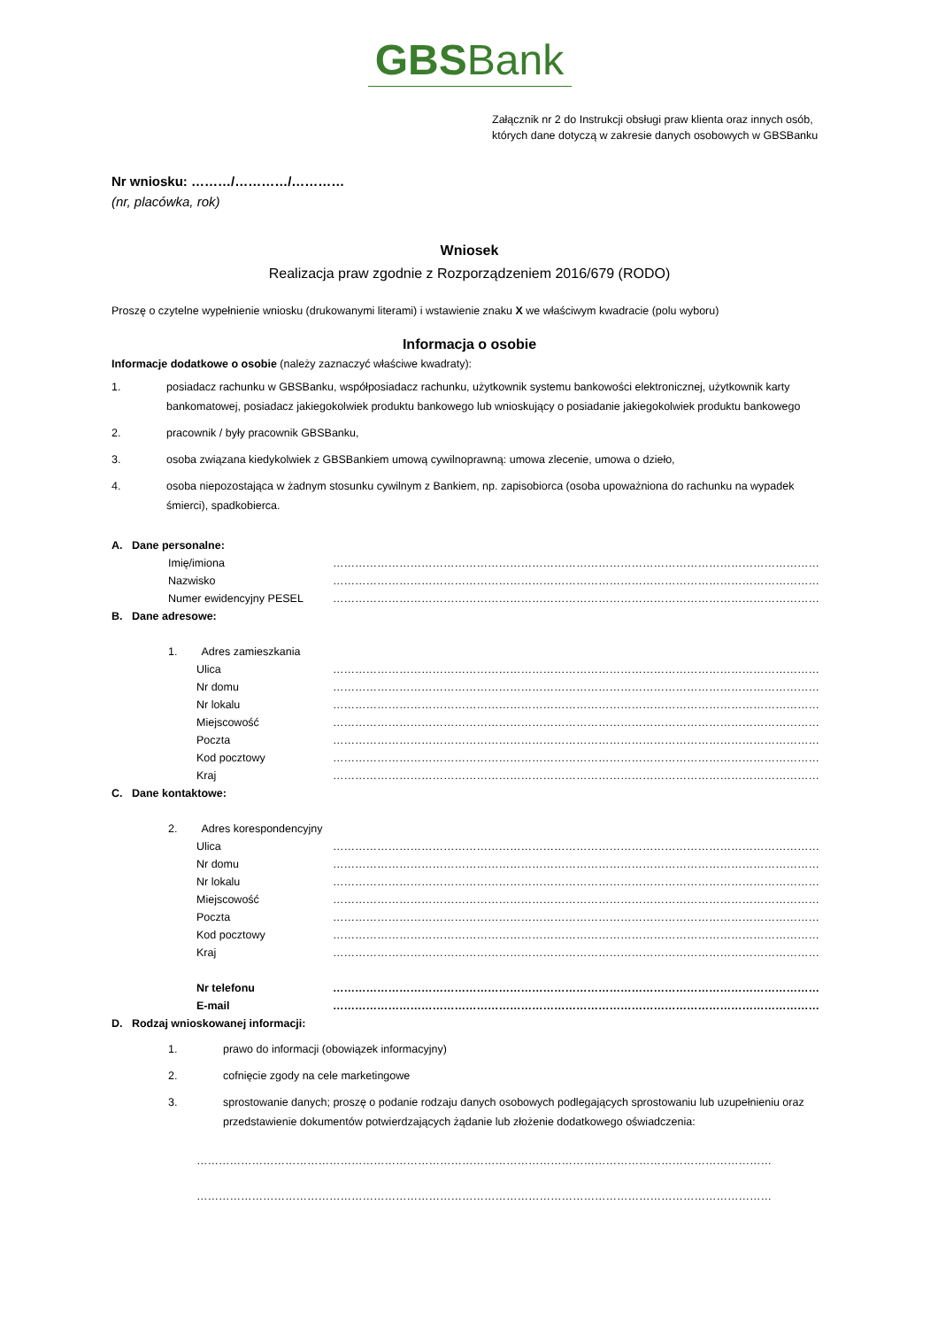GBSBank
Załącznik nr 2 do Instrukcji obsługi praw klienta oraz innych osób,
których dane dotyczą w zakresie danych osobowych w GBSBanku
Nr wniosku: ………/…………/…………
(nr, placówka, rok)
Wniosek
Realizacja praw zgodnie z Rozporządzeniem 2016/679 (RODO)
Proszę o czytelne wypełnienie wniosku (drukowanymi literami) i wstawienie znaku X we właściwym kwadracie (polu wyboru)
Informacja o osobie
Informacje dodatkowe o osobie (należy zaznaczyć właściwe kwadraty):
1. posiadacz rachunku w GBSBanku, współposiadacz rachunku, użytkownik systemu bankowości elektronicznej, użytkownik karty bankomatowej, posiadacz jakiegokolwiek produktu bankowego lub wnioskujący o posiadanie jakiegokolwiek produktu bankowego
2. pracownik / były pracownik GBSBanku,
3. osoba związana kiedykolwiek z GBSBankiem umową cywilnoprawną: umowa zlecenie, umowa o dzieło,
4. osoba niepozostająca w żadnym stosunku cywilnym z Bankiem, np. zapisobiorca (osoba upoważniona do rachunku na wypadek śmierci), spadkobierca.
A. Dane personalne:
Imię/imiona ……………………………………………………………………………………………………………………
Nazwisko ……………………………………………………………………………………………………………………
Numer ewidencyjny PESEL ……………………………………………………………………………………………………………………
B. Dane adresowe:
1. Adres zamieszkania
Ulica ……………………………………………………………………………………………………………………
Nr domu ……………………………………………………………………………………………………………………
Nr lokalu ……………………………………………………………………………………………………………………
Miejscowość ……………………………………………………………………………………………………………………
Poczta ……………………………………………………………………………………………………………………
Kod pocztowy ……………………………………………………………………………………………………………………
Kraj ……………………………………………………………………………………………………………………
C. Dane kontaktowe:
2. Adres korespondencyjny
Ulica ……………………………………………………………………………………………………………………
Nr domu ……………………………………………………………………………………………………………………
Nr lokalu ……………………………………………………………………………………………………………………
Miejscowość ……………………………………………………………………………………………………………………
Poczta ……………………………………………………………………………………………………………………
Kod pocztowy ……………………………………………………………………………………………………………………
Kraj ……………………………………………………………………………………………………………………
Nr telefonu ……………………………………………………………………………………………………………………
E-mail ……………………………………………………………………………………………………………………
D. Rodzaj wnioskowanej informacji:
1. prawo do informacji (obowiązek informacyjny)
2. cofnięcie zgody na cele marketingowe
3. sprostowanie danych; proszę o podanie rodzaju danych osobowych podlegających sprostowaniu lub uzupełnieniu oraz przedstawienie dokumentów potwierdzających żądanie lub złożenie dodatkowego oświadczenia:
…………………………………………………………………………………………………………………………………………
…………………………………………………………………………………………………………………………………………